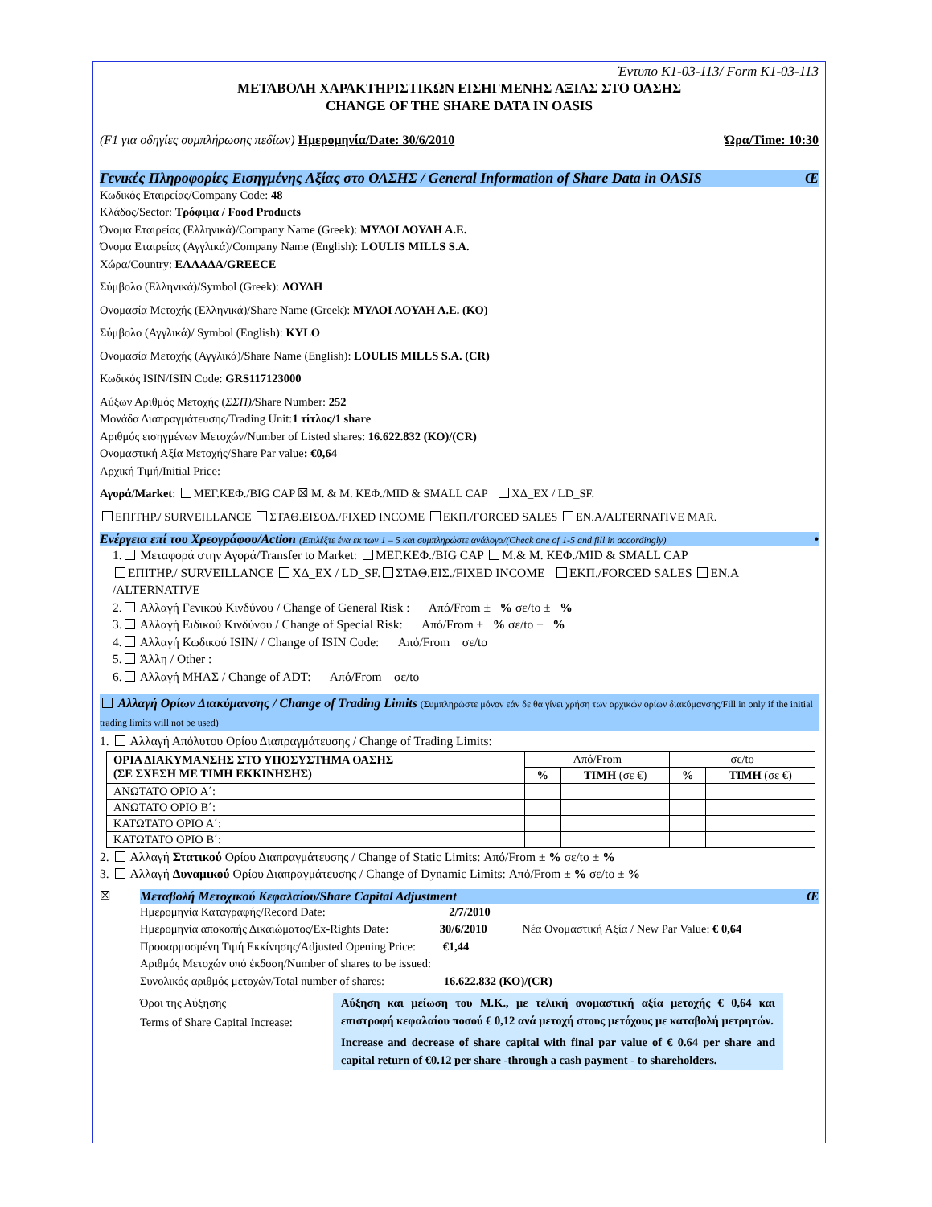Έντυπο K1-03-113/ Form K1-03-113
ΜΕΤΑΒΟΛΗ ΧΑΡΑΚΤΗΡΙΣΤΙΚΩΝ ΕΙΣΗΓΜΕΝΗΣ ΑΞΙΑΣ ΣΤΟ ΟΑΣΗΣ
CHANGE OF THE SHARE DATA IN OASIS
(F1 για οδηγίες συμπλήρωσης πεδίων) Ημερομηνία/Date: 30/6/2010 Ώρα/Time: 10:30
Γενικές Πληροφορίες Εισηγμένης Αξίας στο ΟΑΣΗΣ / General Information of Share Data in OASIS Œ
Κωδικός Εταιρείας/Company Code: 48
Κλάδος/Sector: Τρόφιμα / Food Products
Όνομα Εταιρείας (Ελληνικά)/Company Name (Greek): ΜΥΛΟΙ ΛΟΥΛΗ Α.Ε.
Όνομα Εταιρείας (Αγγλικά)/Company Name (English): LOULIS MILLS S.A.
Χώρα/Country: ΕΛΛΑΔΑ/GREECE
Σύμβολο (Ελληνικά)/Symbol (Greek): ΛΟΥΛΗ
Ονομασία Μετοχής (Ελληνικά)/Share Name (Greek): ΜΥΛΟΙ ΛΟΥΛΗ Α.Ε. (ΚΟ)
Σύμβολο (Αγγλικά)/ Symbol (English): KYLO
Ονομασία Μετοχής (Αγγλικά)/Share Name (English): LOULIS MILLS S.A. (CR)
Κωδικός ISIN/ISIN Code: GRS117123000
Αύξων Αριθμός Μετοχής (ΣΣΠ)/Share Number: 252
Μονάδα Διαπραγμάτευσης/Trading Unit:1 τίτλος/1 share
Αριθμός εισηγμένων Μετοχών/Number of Listed shares: 16.622.832 (ΚΟ)/(CR)
Ονομαστική Αξία Μετοχής/Share Par value: €0,64
Αρχική Τιμή/Initial Price:
Αγορά/Market: ΜΕΓ.ΚΕΦ./BIG CAP ☒ Μ. & Μ. ΚΕΦ./MID & SMALL CAP ΧΔ_EX / LD_SF.
ΕΠΙΤΗΡ./ SURVEILLANCE ΣΤΑΘ.ΕΙΣΟΔ./FIXED INCOME ΕΚΠ./FORCED SALES ΕΝ.Α/ALTERNATIVE MAR.
Ενέργεια επί του Χρεογράφου/Action (Επιλέξτε ένα εκ των 1 – 5 και συμπληρώστε ανάλογα/(Check one of 1-5 and fill in accordingly) •
1. Μεταφορά στην Αγορά/Transfer to Market: ΜΕΓ.ΚΕΦ./BIG CAP Μ.& Μ. ΚΕΦ./MID & SMALL CAP
ΕΠΙΤΗΡ./ SURVEILLANCE ΧΔ_EX / LD_SF. ΣΤΑΘ.ΕΙΣ./FIXED INCOME ΕΚΠ./FORCED SALES ΕΝ.Α /ALTERNATIVE
2. Αλλαγή Γενικού Κινδύνου / Change of General Risk : Από/From ± % σε/to ± %
3. Αλλαγή Ειδικού Κινδύνου / Change of Special Risk: Από/From ± % σε/to ± %
4. Αλλαγή Κωδικού ISIN/ / Change of ISIN Code: Από/From σε/to
5. Άλλη / Other :
6. Αλλαγή ΜΗΑΣ / Change of ADT: Από/From σε/to
Αλλαγή Ορίων Διακύμανσης / Change of Trading Limits (Συμπληρώστε μόνον εάν δε θα γίνει χρήση των αρχικών ορίων διακύμανσης/Fill in only if the initial trading limits will not be used)
1. Αλλαγή Απόλυτου Ορίου Διαπραγμάτευσης / Change of Trading Limits:
| ΟΡΙΑ ΔΙΑΚΥΜΑΝΣΗΣ ΣΤΟ ΥΠΟΣΥΣΤΗΜΑ ΟΑΣΗΣ (ΣΕ ΣΧΕΣΗ ΜΕ ΤΙΜΗ ΕΚΚΙΝΗΣΗΣ) | Από/From | | σε/to | |
| --- | --- | --- | --- | --- |
| | % | ΤΙΜΗ (σε €) | % | ΤΙΜΗ (σε €) |
| ΑΝΩΤΑΤΟ ΟΡΙΟ Α΄: | | | | |
| ΑΝΩΤΑΤΟ ΟΡΙΟ Β΄: | | | | |
| ΚΑΤΩΤΑΤΟ ΟΡΙΟ Α΄: | | | | |
| ΚΑΤΩΤΑΤΟ ΟΡΙΟ Β΄: | | | | |
2. Αλλαγή Στατικού Ορίου Διαπραγμάτευσης / Change of Static Limits: Από/From ± % σε/to ± %
3. Αλλαγή Δυναμικού Ορίου Διαπραγμάτευσης / Change of Dynamic Limits: Από/From ± % σε/to ± %
☒
Μεταβολή Μετοχικού Κεφαλαίου/Share Capital Adjustment Œ
Ημερομηνία Καταγραφής/Record Date: 2/7/2010
Ημερομηνία αποκοπής Δικαιώματος/Ex-Rights Date: 30/6/2010 Νέα Ονομαστική Αξία / New Par Value: € 0,64
Προσαρμοσμένη Τιμή Εκκίνησης/Adjusted Opening Price: €1,44
Αριθμός Μετοχών υπό έκδοση/Number of shares to be issued:
Συνολικός αριθμός μετοχών/Total number of shares: 16.622.832 (ΚΟ)/(CR)
Όροι της Αύξησης
Terms of Share Capital Increase:
Αύξηση και μείωση του Μ.Κ., με τελική ονομαστική αξία μετοχής € 0,64 και επιστροφή κεφαλαίου ποσού € 0,12 ανά μετοχή στους μετόχους με καταβολή μετρητών.
Increase and decrease of share capital with final par value of € 0.64 per share and capital return of €0.12 per share -through a cash payment - to shareholders.